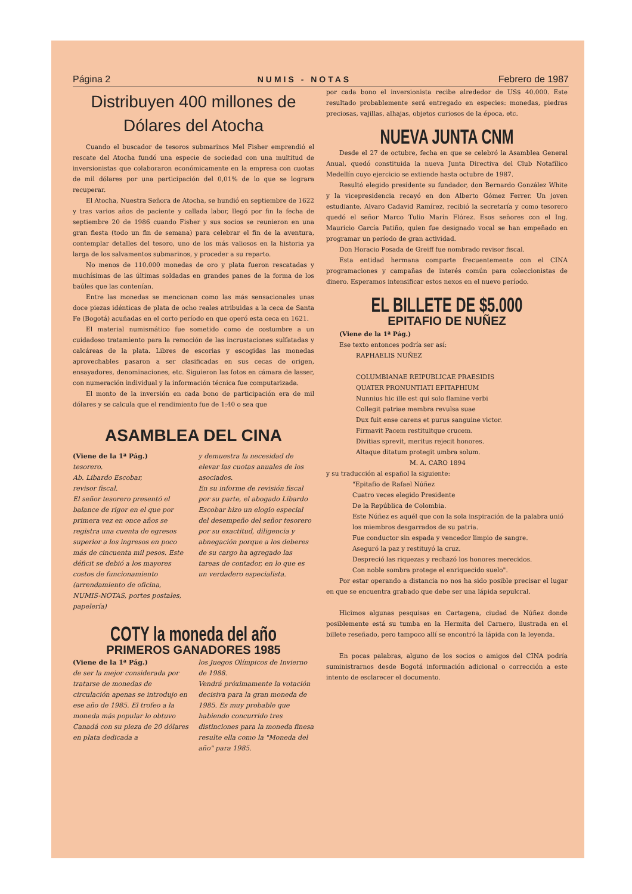Página 2 NUMIS - NOTAS Febrero de 1987
Distribuyen 400 millones de
Dólares del Atocha
Cuando el buscador de tesoros submarinos Mel Fisher emprendió el rescate del Atocha fundó una especie de sociedad con una multitud de inversionistas que colaboraron económicamente en la empresa con cuotas de mil dólares por una participación del 0,01% de lo que se lograra recuperar.
El Atocha, Nuestra Señora de Atocha, se hundió en septiembre de 1622 y tras varios años de paciente y callada labor, llegó por fin la fecha de septiembre 20 de 1986 cuando Fisher y sus socios se reunieron en una gran fiesta (todo un fin de semana) para celebrar el fin de la aventura, contemplar detalles del tesoro, uno de los más valiosos en la historia ya larga de los salvamentos submarinos, y proceder a su reparto.
No menos de 110.000 monedas de oro y plata fueron rescatadas y muchísimas de las últimas soldadas en grandes panes de la forma de los baúles que las contenían.
Entre las monedas se mencionan como las más sensacionales unas doce piezas idénticas de plata de ocho reales atribuidas a la ceca de Santa Fe (Bogotá) acuñadas en el corto período en que operó esta ceca en 1621.
El material numismático fue sometido como de costumbre a un cuidadoso tratamiento para la remoción de las incrustaciones sulfatadas y calcáreas de la plata. Libres de escorias y escogidas las monedas aprovechables pasaron a ser clasificadas en sus cecas de origen, ensayadores, denominaciones, etc. Siguieron las fotos en cámara de lasser, con numeración individual y la información técnica fue computarizada.
El monto de la inversión en cada bono de participación era de mil dólares y se calcula que el rendimiento fue de 1:40 o sea que
ASAMBLEA DEL CINA
(Viene de la 1ª Pág.)
tesorero.
Ab. Libardo Escobar,
revisor fiscal.
El señor tesorero presentó el balance de rigor en el que por primera vez en once años se registra una cuenta de egresos superior a los ingresos en poco más de cincuenta mil pesos. Este déficit se debió a los mayores costos de funcionamiento (arrendamiento de oficina, NUMIS-NOTAS, portes postales, papelería)
y demuestra la necesidad de elevar las cuotas anuales de los asociados.
En su informe de revisión fiscal por su parte, el abogado Libardo Escobar hizo un elogio especial del desempeño del señor tesorero por su exactitud, diligencia y abnegación porque a los deberes de su cargo ha agregado las tareas de contador, en lo que es un verdadero especialista.
COTY la moneda del año
PRIMEROS GANADORES 1985
(Viene de la 1ª Pág.)
de ser la mejor considerada por tratarse de monedas de circulación apenas se introdujo en ese año de 1985. El trofeo a la moneda más popular lo obtuvo Canadá con su pieza de 20 dólares en plata dedicada a
los Juegos Olímpicos de Invierno de 1988.
Vendrá próximamente la votación decisiva para la gran moneda de 1985. Es muy probable que habiendo concurrido tres distinciones para la moneda finesa resulte ella como la "Moneda del año" para 1985.
por cada bono el inversionista recibe alrededor de US$ 40.000. Este resultado probablemente será entregado en especies: monedas, piedras preciosas, vajillas, alhajas, objetos curiosos de la época, etc.
NUEVA JUNTA CNM
Desde el 27 de octubre, fecha en que se celebró la Asamblea General Anual, quedó constituida la nueva Junta Directiva del Club Notafílico Medellín cuyo ejercicio se extiende hasta octubre de 1987.
Resultó elegido presidente su fundador, don Bernardo González White y la vicepresidencia recayó en don Alberto Gómez Ferrer. Un joven estudiante, Alvaro Cadavid Ramírez, recibió la secretaría y como tesorero quedó el señor Marco Tulio Marín Flórez. Esos señores con el Ing. Mauricio García Patiño, quien fue designado vocal se han empeñado en programar un período de gran actividad.
Don Horacio Posada de Greiff fue nombrado revisor fiscal.
Esta entidad hermana comparte frecuentemente con el CINA programaciones y campañas de interés común para coleccionistas de dinero. Esperamos intensificar estos nexos en el nuevo período.
EL BILLETE DE $5.000
EPITAFIO DE NUÑEZ
(Viene de la 1ª Pág.)
Ese texto entonces podría ser así:
RAPHAELIS NUÑEZ
COLUMBIANAE REIPUBLICAE PRAESIDIS
QUATER PRONUNTIATI EPITAPHIUM
Nunnius hic ille est qui solo flamine verbi
Collegit patriae membra revulsa suae
Dux fuit ense carens et purus sanguine victor.
Firmavit Pacem restituitque crucem.
Divitias sprevit, meritus rejecit honores.
Altaque ditatum protegit umbra solum.
M. A. CARO 1894
y su traducción al español la siguiente:
"Epitafio de Rafael Núñez
Cuatro veces elegido Presidente
De la República de Colombia.
Este Núñez es aquél que con la sola inspiración de la palabra unió los miembros desgarrados de su patria.
Fue conductor sin espada y vencedor limpio de sangre.
Aseguró la paz y restituyó la cruz.
Despreció las riquezas y rechazó los honores merecidos.
Con noble sombra protege el enriquecido suelo".
Por estar operando a distancia no nos ha sido posible precisar el lugar en que se encuentra grabado que debe ser una lápida sepulcral.
Hicimos algunas pesquisas en Cartagena, ciudad de Núñez donde posiblemente está su tumba en la Hermita del Carnero, ilustrada en el billete reseñado, pero tampoco allí se encontró la lápida con la leyenda.
En pocas palabras, alguno de los socios o amigos del CINA podría suministrarnos desde Bogotá información adicional o corrección a este intento de esclarecer el documento.